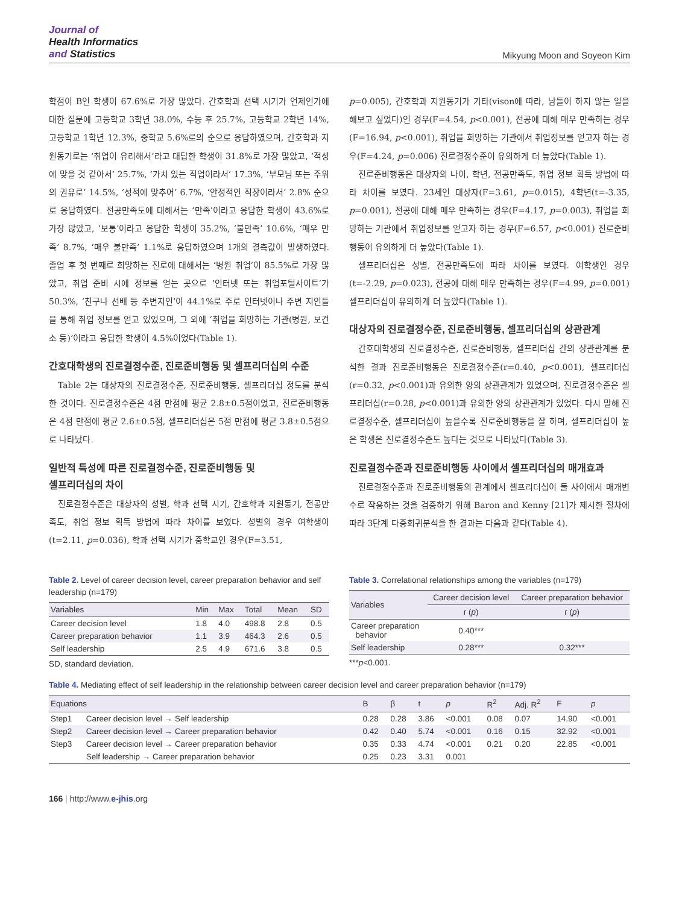Journal of
Health Informatics
and Statistics
Mikyung Moon and Soyeon Kim
학점이 B인 학생이 67.6%로 가장 많았다. 간호학과 선택 시기가 언제인가에 대한 질문에 고등학교 3학년 38.0%, 수능 후 25.7%, 고등학교 2학년 14%, 고등학교 1학년 12.3%, 중학교 5.6%로의 순으로 응답하였으며, 간호학과 지원동기로는 ‘취업이 유리해서’라고 대답한 학생이 31.8%로 가장 많았고, ‘적성에 맞을 것 같아서’ 25.7%, ‘가치 있는 직업이라서’ 17.3%, ‘부모님 또는 주위의 권유로’ 14.5%, ‘성적에 맞추어’ 6.7%, ‘안정적인 직장이라서’ 2.8% 순으로 응답하였다. 전공만족도에 대해서는 ‘만족’이라고 응답한 학생이 43.6%로 가장 많았고, ‘보통’이라고 응답한 학생이 35.2%, ‘불만족’ 10.6%, ‘매우 만족’ 8.7%, ‘매우 불만족’ 1.1%로 응답하였으며 1개의 결측값이 발생하였다. 졸업 후 첫 번째로 희망하는 진로에 대해서는 ‘병원 취업’이 85.5%로 가장 많았고, 취업 준비 시에 정보를 얻는 곳으로 ‘인터넷 또는 취업포털사이트’가 50.3%, ‘친구나 선배 등 주변지인’이 44.1%로 주로 인터넷이나 주변 지인들을 통해 취업 정보를 얻고 있었으며, 그 외에 ‘취업을 희망하는 기관(병원, 보건소 등)’이라고 응답한 학생이 4.5%이었다(Table 1).
간호대학생의 진로결정수준, 진로준비행동 및 셀프리더십의 수준
Table 2는 대상자의 진로결정수준, 진로준비행동, 셀프리더십 정도를 분석한 것이다. 진로결정수준은 4점 만점에 평균 2.8±0.5점이었고, 진로준비행동은 4점 만점에 평균 2.6±0.5점, 셀프리더십은 5점 만점에 평균 3.8±0.5점으로 나타났다.
일반적 특성에 따른 진로결정수준, 진로준비행동 및
셀프리더십의 차이
진로결정수준은 대상자의 성별, 학과 선택 시기, 간호학과 지원동기, 전공만족도, 취업 정보 획득 방법에 따라 차이를 보였다. 성별의 경우 여학생이(t=2.11, p=0.036), 학과 선택 시기가 중학교인 경우(F=3.51,
p=0.005), 간호학과 지원동기가 기타(vison에 따라, 남들이 하지 않는 일을 해보고 싶었다)인 경우(F=4.54, p<0.001), 전공에 대해 매우 만족하는 경우(F=16.94, p<0.001), 취업을 희망하는 기관에서 취업정보를 얻고자 하는 경우(F=4.24, p=0.006) 진로결정수준이 유의하게 더 높았다(Table 1).
진로준비행동은 대상자의 나이, 학년, 전공만족도, 취업 정보 획득 방법에 따라 차이를 보였다. 23세인 대상자(F=3.61, p=0.015), 4학년(t=-3.35, p=0.001), 전공에 대해 매우 만족하는 경우(F=4.17, p=0.003), 취업을 희망하는 기관에서 취업정보를 얻고자 하는 경우(F=6.57, p<0.001) 진로준비행동이 유의하게 더 높았다(Table 1).
셀프리더십은 성별, 전공만족도에 따라 차이를 보였다. 여학생인 경우(t=-2.29, p=0.023), 전공에 대해 매우 만족하는 경우(F=4.99, p=0.001) 셀프리더십이 유의하게 더 높았다(Table 1).
대상자의 진로결정수준, 진로준비행동, 셀프리더십의 상관관계
간호대학생의 진로결정수준, 진로준비행동, 셀프리더십 간의 상관관계를 분석한 결과 진로준비행동은 진로결정수준(r=0.40, p<0.001), 셀프리더십(r=0.32, p<0.001)과 유의한 양의 상관관계가 있었으며, 진로결정수준은 셀프리더십(r=0.28, p<0.001)과 유의한 양의 상관관계가 있었다. 다시 말해 진로결정수준, 셀프리더십이 높을수록 진로준비행동을 잘 하며, 셀프리더십이 높은 학생은 진로결정수준도 높다는 것으로 나타났다(Table 3).
진로결정수준과 진로준비행동 사이에서 셀프리더십의 매개효과
진로결정수준과 진로준비행동의 관계에서 셀프리더십이 둘 사이에서 매개변수로 작용하는 것을 검증하기 위해 Baron and Kenny [21]가 제시한 절차에 따라 3단계 다중회귀분석을 한 결과는 다음과 같다(Table 4).
Table 2. Level of career decision level, career preparation behavior and self leadership (n=179)
| Variables | Min | Max | Total | Mean | SD |
| --- | --- | --- | --- | --- | --- |
| Career decision level | 1.8 | 4.0 | 498.8 | 2.8 | 0.5 |
| Career preparation behavior | 1.1 | 3.9 | 464.3 | 2.6 | 0.5 |
| Self leadership | 2.5 | 4.9 | 671.6 | 3.8 | 0.5 |
SD, standard deviation.
Table 3. Correlational relationships among the variables (n=179)
| Variables | Career decision level | Career preparation behavior |
| --- | --- | --- |
| | r ( p ) | r ( p ) |
| Career preparation behavior | 0.40*** | |
| Self leadership | 0.28*** | 0.32*** |
***p<0.001.
Table 4. Mediating effect of self leadership in the relationship between career decision level and career preparation behavior (n=179)
| Equations | | B | β | t | p | R<sup>2</sup> | Adj. R<sup>2</sup> | F | p |
| --- | --- | --- | --- | --- | --- | --- | --- | --- | --- |
| Step1 | Career decision level → Self leadership | 0.28 | 0.28 | 3.86 | <0.001 | 0.08 | 0.07 | 14.90 | <0.001 |
| Step2 | Career decision level → Career preparation behavior | 0.42 | 0.40 | 5.74 | <0.001 | 0.16 | 0.15 | 32.92 | <0.001 |
| Step3 | Career decision level → Career preparation behavior | 0.35 | 0.33 | 4.74 | <0.001 | 0.21 | 0.20 | 22.85 | <0.001 |
| | Self leadership → Career preparation behavior | 0.25 | 0.23 | 3.31 | 0.001 | | | | |
166 | http://www.e-jhis.org